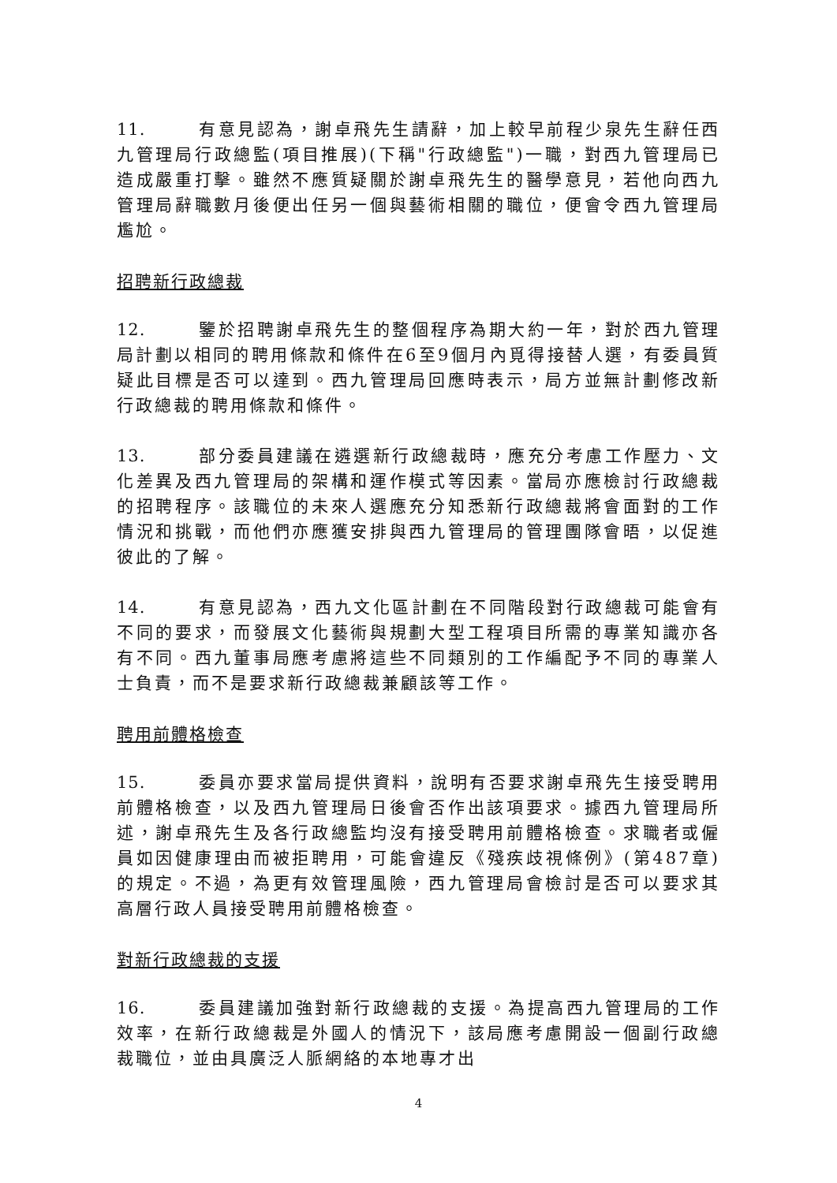11. 有意見認為，謝卓飛先生請辭，加上較早前程少泉先生辭任西九管理局行政總監(項目推展)(下稱"行政總監")一職，對西九管理局已造成嚴重打擊。雖然不應質疑關於謝卓飛先生的醫學意見，若他向西九管理局辭職數月後便出任另一個與藝術相關的職位，便會令西九管理局尷尬。
招聘新行政總裁
12. 鑒於招聘謝卓飛先生的整個程序為期大約一年，對於西九管理局計劃以相同的聘用條款和條件在6至9個月內覓得接替人選，有委員質疑此目標是否可以達到。西九管理局回應時表示，局方並無計劃修改新行政總裁的聘用條款和條件。
13. 部分委員建議在遴選新行政總裁時，應充分考慮工作壓力、文化差異及西九管理局的架構和運作模式等因素。當局亦應檢討行政總裁的招聘程序。該職位的未來人選應充分知悉新行政總裁將會面對的工作情況和挑戰，而他們亦應獲安排與西九管理局的管理團隊會晤，以促進彼此的了解。
14. 有意見認為，西九文化區計劃在不同階段對行政總裁可能會有不同的要求，而發展文化藝術與規劃大型工程項目所需的專業知識亦各有不同。西九董事局應考慮將這些不同類別的工作編配予不同的專業人士負責，而不是要求新行政總裁兼顧該等工作。
聘用前體格檢查
15. 委員亦要求當局提供資料，說明有否要求謝卓飛先生接受聘用前體格檢查，以及西九管理局日後會否作出該項要求。據西九管理局所述，謝卓飛先生及各行政總監均沒有接受聘用前體格檢查。求職者或僱員如因健康理由而被拒聘用，可能會違反《殘疾歧視條例》(第487章)的規定。不過，為更有效管理風險，西九管理局會檢討是否可以要求其高層行政人員接受聘用前體格檢查。
對新行政總裁的支援
16. 委員建議加強對新行政總裁的支援。為提高西九管理局的工作效率，在新行政總裁是外國人的情況下，該局應考慮開設一個副行政總裁職位，並由具廣泛人脈網絡的本地專才出
4